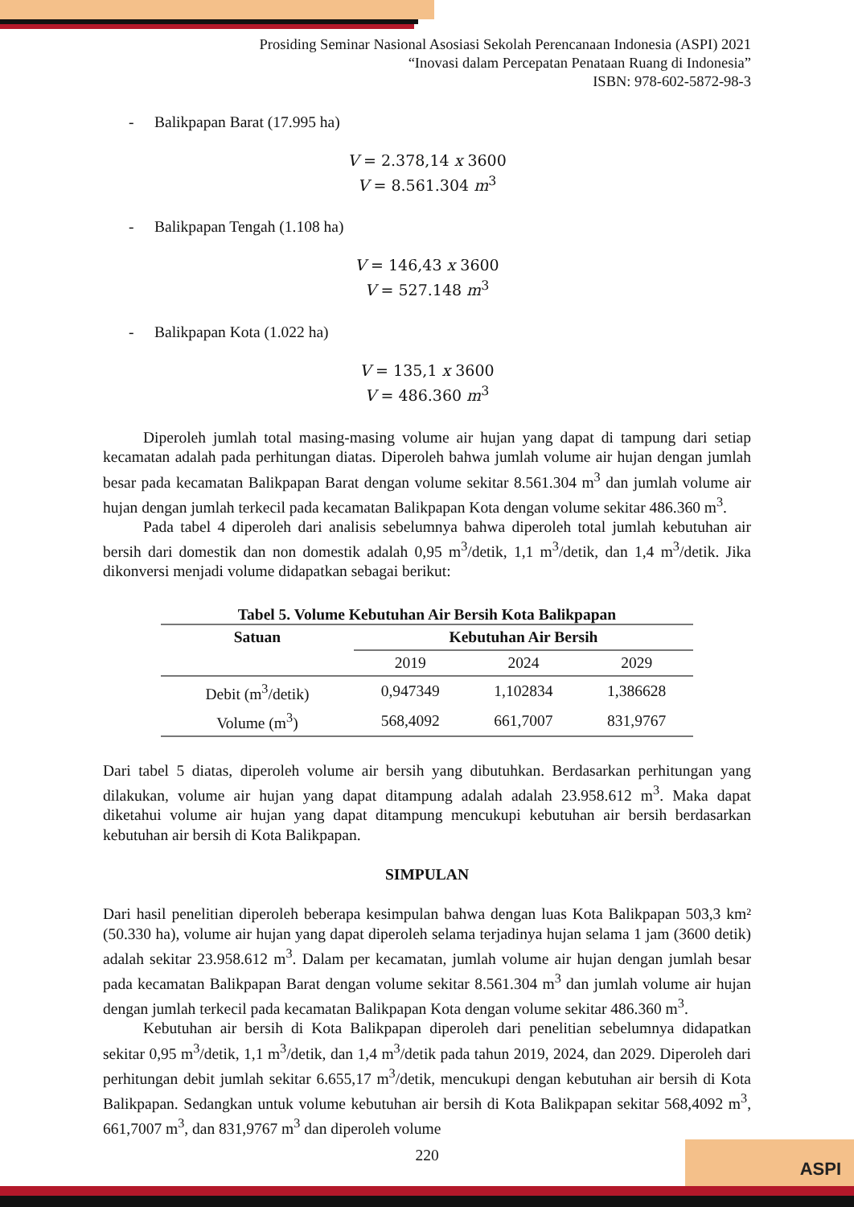ASPI
Prosiding Seminar Nasional Asosiasi Sekolah Perencanaan Indonesia (ASPI) 2021
“Inovasi dalam Percepatan Penataan Ruang di Indonesia”
ISBN: 978-602-5872-98-3
- Balikpapan Barat (17.995 ha)
V = 2.378,14 x 3600
V = 8.561.304 m<sup>3</sup>
- Balikpapan Tengah (1.108 ha)
V = 146,43 x 3600
V = 527.148 m<sup>3</sup>
- Balikpapan Kota (1.022 ha)
V = 135,1 x 3600
V = 486.360 m<sup>3</sup>
Diperoleh jumlah total masing-masing volume air hujan yang dapat di tampung dari setiap kecamatan adalah pada perhitungan diatas. Diperoleh bahwa jumlah volume air hujan dengan jumlah besar pada kecamatan Balikpapan Barat dengan volume sekitar 8.561.304 m<sup>3</sup> dan jumlah volume air hujan dengan jumlah terkecil pada kecamatan Balikpapan Kota dengan volume sekitar 486.360 m<sup>3</sup>.
Pada tabel 4 diperoleh dari analisis sebelumnya bahwa diperoleh total jumlah kebutuhan air bersih dari domestik dan non domestik adalah 0,95 m<sup>3</sup>/detik, 1,1 m<sup>3</sup>/detik, dan 1,4 m<sup>3</sup>/detik. Jika dikonversi menjadi volume didapatkan sebagai berikut:
Tabel 5. Volume Kebutuhan Air Bersih Kota Balikpapan
| Satuan | Kebutuhan Air Bersih | | |
| --- | --- | --- | --- |
| | 2019 | 2024 | 2029 |
| Debit (m<sup>3</sup>/detik) | 0,947349 | 1,102834 | 1,386628 |
| Volume (m<sup>3</sup>) | 568,4092 | 661,7007 | 831,9767 |
Dari tabel 5 diatas, diperoleh volume air bersih yang dibutuhkan. Berdasarkan perhitungan yang dilakukan, volume air hujan yang dapat ditampung adalah adalah 23.958.612 m<sup>3</sup>. Maka dapat diketahui volume air hujan yang dapat ditampung mencukupi kebutuhan air bersih berdasarkan kebutuhan air bersih di Kota Balikpapan.
SIMPULAN
Dari hasil penelitian diperoleh beberapa kesimpulan bahwa dengan luas Kota Balikpapan 503,3 km² (50.330 ha), volume air hujan yang dapat diperoleh selama terjadinya hujan selama 1 jam (3600 detik) adalah sekitar 23.958.612 m<sup>3</sup>. Dalam per kecamatan, jumlah volume air hujan dengan jumlah besar pada kecamatan Balikpapan Barat dengan volume sekitar 8.561.304 m<sup>3</sup> dan jumlah volume air hujan dengan jumlah terkecil pada kecamatan Balikpapan Kota dengan volume sekitar 486.360 m<sup>3</sup>.
Kebutuhan air bersih di Kota Balikpapan diperoleh dari penelitian sebelumnya didapatkan sekitar 0,95 m<sup>3</sup>/detik, 1,1 m<sup>3</sup>/detik, dan 1,4 m<sup>3</sup>/detik pada tahun 2019, 2024, dan 2029. Diperoleh dari perhitungan debit jumlah sekitar 6.655,17 m<sup>3</sup>/detik, mencukupi dengan kebutuhan air bersih di Kota Balikpapan. Sedangkan untuk volume kebutuhan air bersih di Kota Balikpapan sekitar 568,4092 m<sup>3</sup>, 661,7007 m<sup>3</sup>, dan 831,9767 m<sup>3</sup> dan diperoleh volume
220